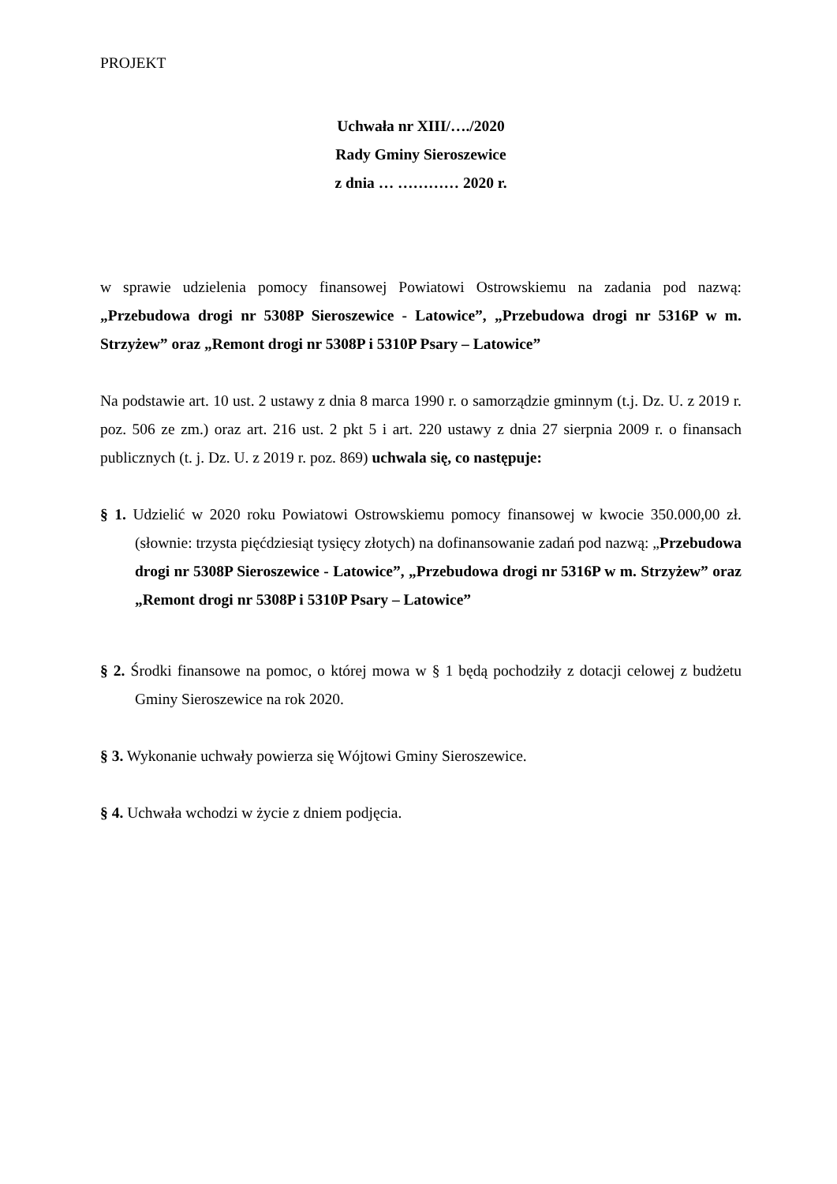PROJEKT
Uchwała nr XIII/…./2020
Rady Gminy Sieroszewice
z dnia … ………… 2020 r.
w sprawie udzielenia pomocy finansowej Powiatowi Ostrowskiemu na zadania pod nazwą: „Przebudowa drogi nr 5308P Sieroszewice - Latowice”, „Przebudowa drogi nr 5316P w m. Strzyżew” oraz „Remont drogi nr 5308P i 5310P Psary – Latowice”
Na podstawie art. 10 ust. 2 ustawy z dnia 8 marca 1990 r. o samorządzie gminnym (t.j. Dz. U. z 2019 r. poz. 506 ze zm.) oraz art. 216 ust. 2 pkt 5 i art. 220 ustawy z dnia 27 sierpnia 2009 r. o finansach publicznych (t. j. Dz. U. z 2019 r. poz. 869) uchwala się, co następuje:
§ 1. Udzielić w 2020 roku Powiatowi Ostrowskiemu pomocy finansowej w kwocie 350.000,00 zł. (słownie: trzysta pięćdziesiąt tysięcy złotych) na dofinansowanie zadań pod nazwą: „Przebudowa drogi nr 5308P Sieroszewice - Latowice”, „Przebudowa drogi nr 5316P w m. Strzyżew” oraz „Remont drogi nr 5308P i 5310P Psary – Latowice”
§ 2. Środki finansowe na pomoc, o której mowa w § 1 będą pochodziły z dotacji celowej z budżetu Gminy Sieroszewice na rok 2020.
§ 3. Wykonanie uchwały powierza się Wójtowi Gminy Sieroszewice.
§ 4. Uchwała wchodzi w życie z dniem podjęcia.